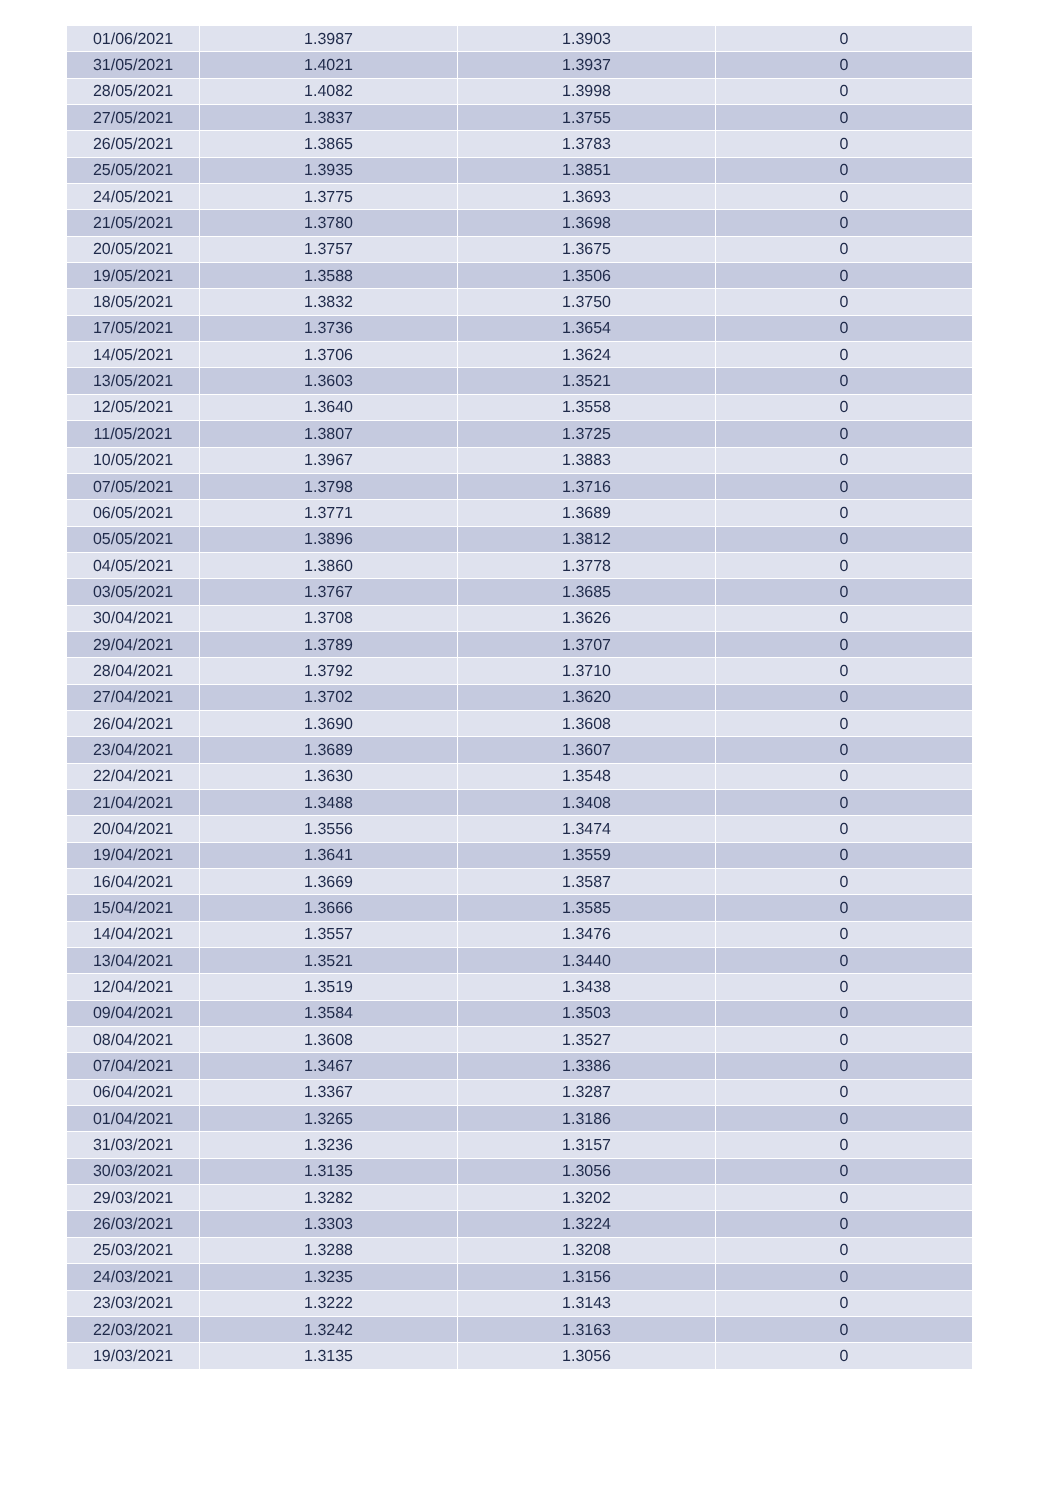| 01/06/2021 | 1.3987 | 1.3903 | 0 |
| 31/05/2021 | 1.4021 | 1.3937 | 0 |
| 28/05/2021 | 1.4082 | 1.3998 | 0 |
| 27/05/2021 | 1.3837 | 1.3755 | 0 |
| 26/05/2021 | 1.3865 | 1.3783 | 0 |
| 25/05/2021 | 1.3935 | 1.3851 | 0 |
| 24/05/2021 | 1.3775 | 1.3693 | 0 |
| 21/05/2021 | 1.3780 | 1.3698 | 0 |
| 20/05/2021 | 1.3757 | 1.3675 | 0 |
| 19/05/2021 | 1.3588 | 1.3506 | 0 |
| 18/05/2021 | 1.3832 | 1.3750 | 0 |
| 17/05/2021 | 1.3736 | 1.3654 | 0 |
| 14/05/2021 | 1.3706 | 1.3624 | 0 |
| 13/05/2021 | 1.3603 | 1.3521 | 0 |
| 12/05/2021 | 1.3640 | 1.3558 | 0 |
| 11/05/2021 | 1.3807 | 1.3725 | 0 |
| 10/05/2021 | 1.3967 | 1.3883 | 0 |
| 07/05/2021 | 1.3798 | 1.3716 | 0 |
| 06/05/2021 | 1.3771 | 1.3689 | 0 |
| 05/05/2021 | 1.3896 | 1.3812 | 0 |
| 04/05/2021 | 1.3860 | 1.3778 | 0 |
| 03/05/2021 | 1.3767 | 1.3685 | 0 |
| 30/04/2021 | 1.3708 | 1.3626 | 0 |
| 29/04/2021 | 1.3789 | 1.3707 | 0 |
| 28/04/2021 | 1.3792 | 1.3710 | 0 |
| 27/04/2021 | 1.3702 | 1.3620 | 0 |
| 26/04/2021 | 1.3690 | 1.3608 | 0 |
| 23/04/2021 | 1.3689 | 1.3607 | 0 |
| 22/04/2021 | 1.3630 | 1.3548 | 0 |
| 21/04/2021 | 1.3488 | 1.3408 | 0 |
| 20/04/2021 | 1.3556 | 1.3474 | 0 |
| 19/04/2021 | 1.3641 | 1.3559 | 0 |
| 16/04/2021 | 1.3669 | 1.3587 | 0 |
| 15/04/2021 | 1.3666 | 1.3585 | 0 |
| 14/04/2021 | 1.3557 | 1.3476 | 0 |
| 13/04/2021 | 1.3521 | 1.3440 | 0 |
| 12/04/2021 | 1.3519 | 1.3438 | 0 |
| 09/04/2021 | 1.3584 | 1.3503 | 0 |
| 08/04/2021 | 1.3608 | 1.3527 | 0 |
| 07/04/2021 | 1.3467 | 1.3386 | 0 |
| 06/04/2021 | 1.3367 | 1.3287 | 0 |
| 01/04/2021 | 1.3265 | 1.3186 | 0 |
| 31/03/2021 | 1.3236 | 1.3157 | 0 |
| 30/03/2021 | 1.3135 | 1.3056 | 0 |
| 29/03/2021 | 1.3282 | 1.3202 | 0 |
| 26/03/2021 | 1.3303 | 1.3224 | 0 |
| 25/03/2021 | 1.3288 | 1.3208 | 0 |
| 24/03/2021 | 1.3235 | 1.3156 | 0 |
| 23/03/2021 | 1.3222 | 1.3143 | 0 |
| 22/03/2021 | 1.3242 | 1.3163 | 0 |
| 19/03/2021 | 1.3135 | 1.3056 | 0 |